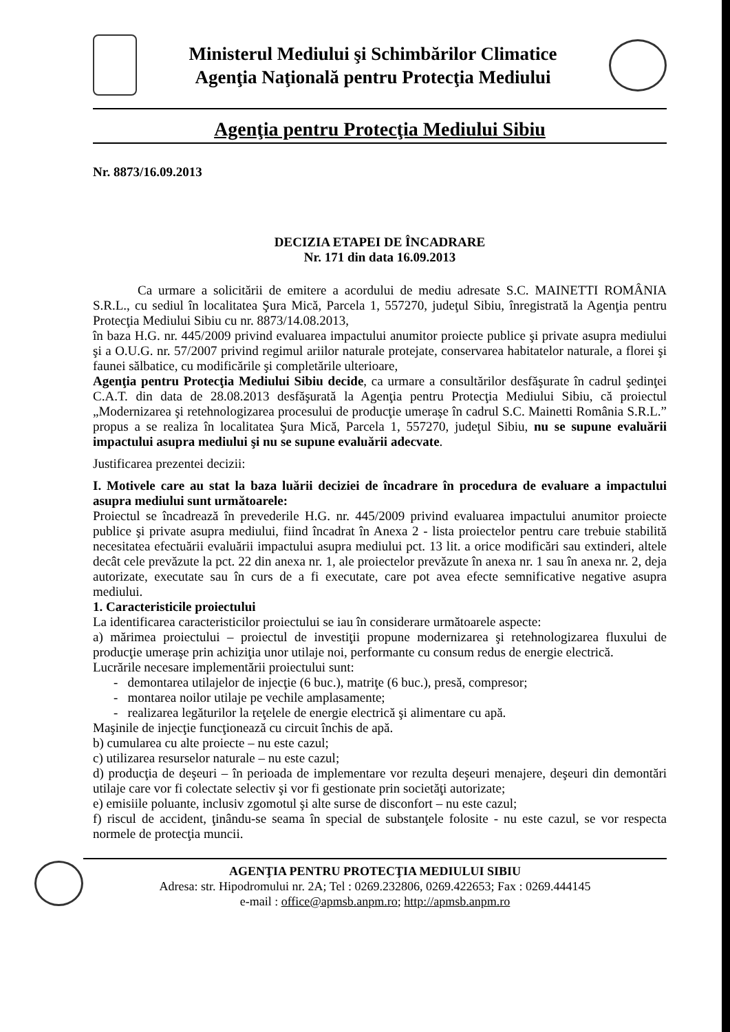Ministerul Mediului şi Schimbărilor Climatice
Agenţia Naţională pentru Protecţia Mediului
Agenţia pentru Protecţia Mediului Sibiu
Nr. 8873/16.09.2013
DECIZIA ETAPEI DE ÎNCADRARE
Nr. 171 din data 16.09.2013
Ca urmare a solicitării de emitere a acordului de mediu adresate S.C. MAINETTI ROMÂNIA S.R.L., cu sediul în localitatea Şura Mică, Parcela 1, 557270, judeţul Sibiu, înregistrată la Agenţia pentru Protecţia Mediului Sibiu cu nr. 8873/14.08.2013,
în baza H.G. nr. 445/2009 privind evaluarea impactului anumitor proiecte publice şi private asupra mediului şi a O.U.G. nr. 57/2007 privind regimul ariilor naturale protejate, conservarea habitatelor naturale, a florei şi faunei sălbatice, cu modificările şi completările ulterioare,
Agenţia pentru Protecţia Mediului Sibiu decide, ca urmare a consultărilor desfăşurate în cadrul şedinţei C.A.T. din data de 28.08.2013 desfăşurată la Agenţia pentru Protecţia Mediului Sibiu, că proiectul „Modernizarea şi retehnologizarea procesului de producţie umeraşe în cadrul S.C. Mainetti România S.R.L.” propus a se realiza în localitatea Şura Mică, Parcela 1, 557270, judeţul Sibiu, nu se supune evaluării impactului asupra mediului şi nu se supune evaluării adecvate.
Justificarea prezentei decizii:
I. Motivele care au stat la baza luării deciziei de încadrare în procedura de evaluare a impactului asupra mediului sunt următoarele:
Proiectul se încadrează în prevederile H.G. nr. 445/2009 privind evaluarea impactului anumitor proiecte publice şi private asupra mediului, fiind încadrat în Anexa 2 - lista proiectelor pentru care trebuie stabilită necesitatea efectuării evaluării impactului asupra mediului pct. 13 lit. a orice modificări sau extinderi, altele decât cele prevăzute la pct. 22 din anexa nr. 1, ale proiectelor prevăzute în anexa nr. 1 sau în anexa nr. 2, deja autorizate, executate sau în curs de a fi executate, care pot avea efecte semnificative negative asupra mediului.
1. Caracteristicile proiectului
La identificarea caracteristicilor proiectului se iau în considerare următoarele aspecte:
a) mărimea proiectului – proiectul de investiţii propune modernizarea şi retehnologizarea fluxului de producţie umeraşe prin achiziţia unor utilaje noi, performante cu consum redus de energie electrică.
Lucrările necesare implementării proiectului sunt:
- demontarea utilajelor de injecţie (6 buc.), matriţe (6 buc.), presă, compresor;
- montarea noilor utilaje pe vechile amplasamente;
- realizarea legăturilor la reţelele de energie electrică şi alimentare cu apă.
Maşinile de injecţie funcţionează cu circuit închis de apă.
b) cumularea cu alte proiecte – nu este cazul;
c) utilizarea resurselor naturale – nu este cazul;
d) producţia de deşeuri – în perioada de implementare vor rezulta deşeuri menajere, deşeuri din demontări utilaje care vor fi colectate selectiv şi vor fi gestionate prin societăţi autorizate;
e) emisiile poluante, inclusiv zgomotul şi alte surse de disconfort – nu este cazul;
f) riscul de accident, ţinându-se seama în special de substanţele folosite - nu este cazul, se vor respecta normele de protecţia muncii.
AGENŢIA PENTRU PROTECŢIA MEDIULUI SIBIU
Adresa: str. Hipodromului nr. 2A; Tel : 0269.232806, 0269.422653; Fax : 0269.444145
e-mail : office@apmsb.anpm.ro; http://apmsb.anpm.ro